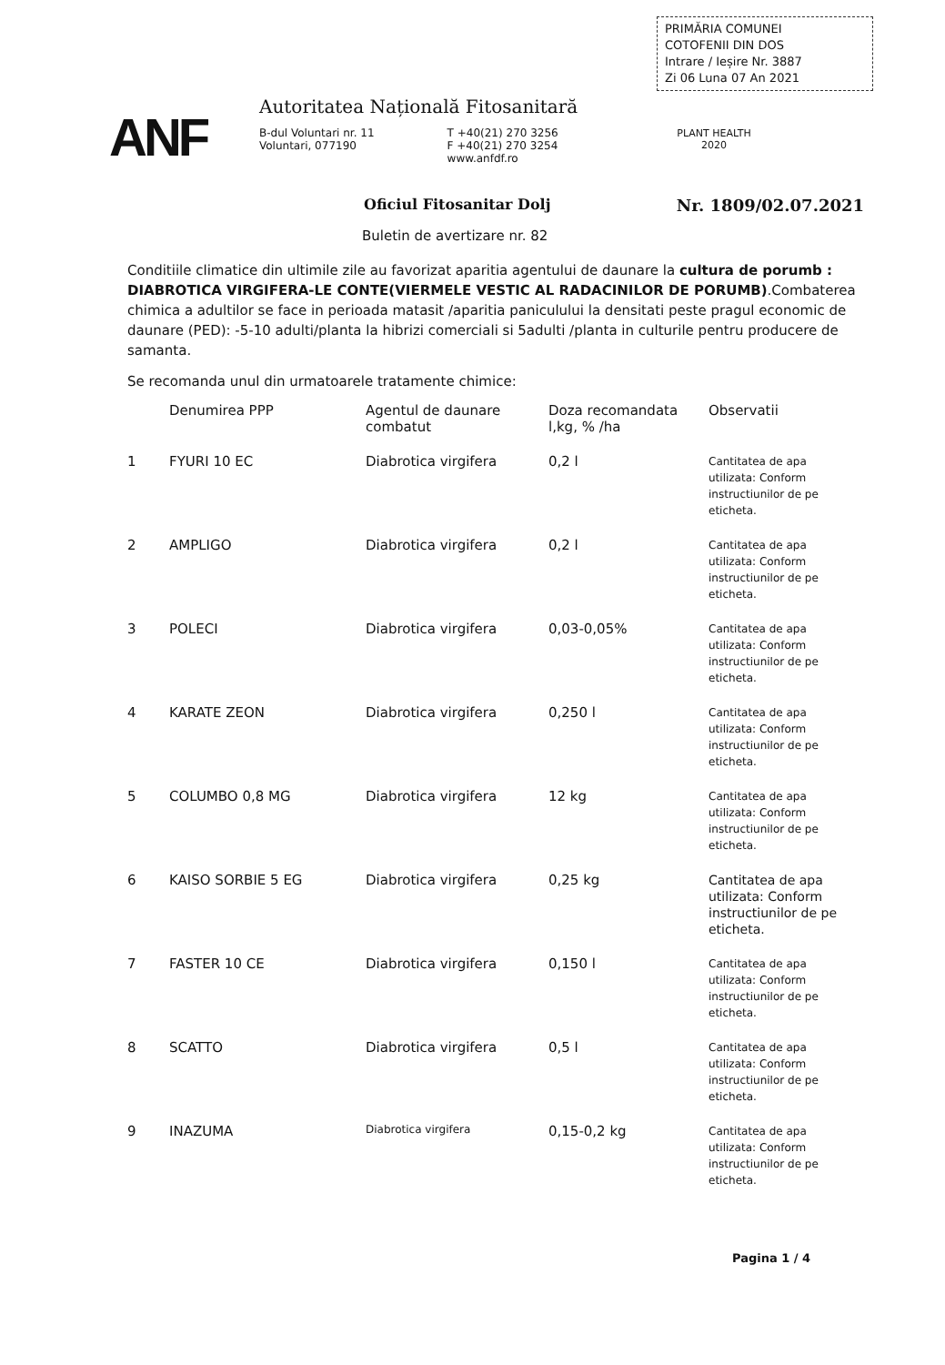PRIMĂRIA COMUNEI
COTOFENII DIN DOS
Intrare / Ieșire Nr. 3887
Zi 06 Luna 07 An 2021
ANF
Autoritatea Națională Fitosanitară
B-dul Voluntari nr. 11
Voluntari, 077190
T +40(21) 270 3256
F +40(21) 270 3254
www.anfdf.ro
PLANT HEALTH
2020
Oficiul Fitosanitar Dolj
Nr. 1809/02.07.2021
Buletin de avertizare nr. 82
Conditiile climatice din ultimile zile au favorizat aparitia agentului de daunare la cultura de porumb : DIABROTICA VIRGIFERA-LE CONTE(VIERMELE VESTIC AL RADACINILOR DE PORUMB).Combaterea chimica a adultilor se face in perioada matasit /aparitia paniculului la densitati peste pragul economic de daunare (PED): -5-10 adulti/planta la hibrizi comerciali si 5adulti /planta in culturile pentru producere de samanta.
Se recomanda unul din urmatoarele tratamente chimice:
| | Denumirea PPP | Agentul de daunare combatut | Doza recomandata l,kg, % /ha | Observatii |
| --- | --- | --- | --- | --- |
| 1 | FYURI 10 EC | Diabrotica virgifera | 0,2 l | Cantitatea de apa utilizata: Conform instructiunilor de pe eticheta. |
| 2 | AMPLIGO | Diabrotica virgifera | 0,2 l | Cantitatea de apa utilizata: Conform instructiunilor de pe eticheta. |
| 3 | POLECI | Diabrotica virgifera | 0,03-0,05% | Cantitatea de apa utilizata: Conform instructiunilor de pe eticheta. |
| 4 | KARATE ZEON | Diabrotica virgifera | 0,250 l | Cantitatea de apa utilizata: Conform instructiunilor de pe eticheta. |
| 5 | COLUMBO 0,8 MG | Diabrotica virgifera | 12 kg | Cantitatea de apa utilizata: Conform instructiunilor de pe eticheta. |
| 6 | KAISO SORBIE 5 EG | Diabrotica virgifera | 0,25 kg | Cantitatea de apa utilizata: Conform instructiunilor de pe eticheta. |
| 7 | FASTER 10 CE | Diabrotica virgifera | 0,150 l | Cantitatea de apa utilizata: Conform instructiunilor de pe eticheta. |
| 8 | SCATTO | Diabrotica virgifera | 0,5 l | Cantitatea de apa utilizata: Conform instructiunilor de pe eticheta. |
| 9 | INAZUMA | Diabrotica virgifera | 0,15-0,2 kg | Cantitatea de apa utilizata: Conform instructiunilor de pe eticheta. |
Pagina 1 / 4